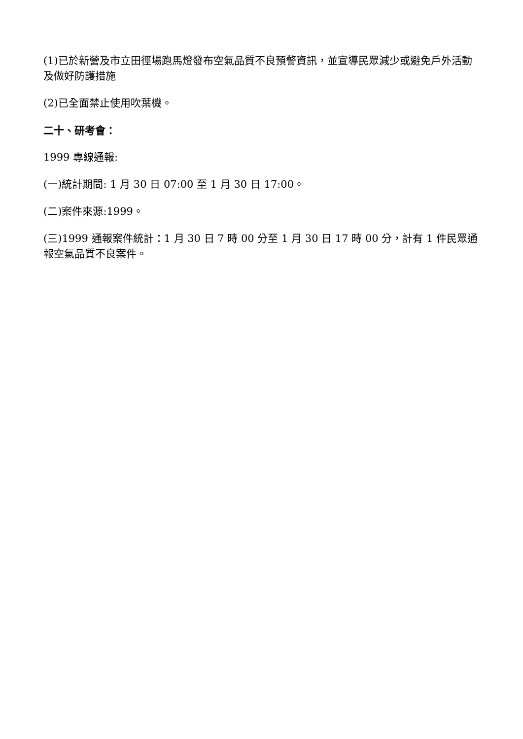(1)已於新營及市立田徑場跑馬燈發布空氣品質不良預警資訊，並宣導民眾減少或避免戶外活動及做好防護措施
(2)已全面禁止使用吹葉機。
二十、研考會：
1999 專線通報:
(一)統計期間: 1 月 30 日 07:00 至 1 月 30 日 17:00。
(二)案件來源:1999。
(三)1999 通報案件統計：1 月 30 日 7 時 00 分至 1 月 30 日 17 時 00 分，計有 1 件民眾通報空氣品質不良案件。